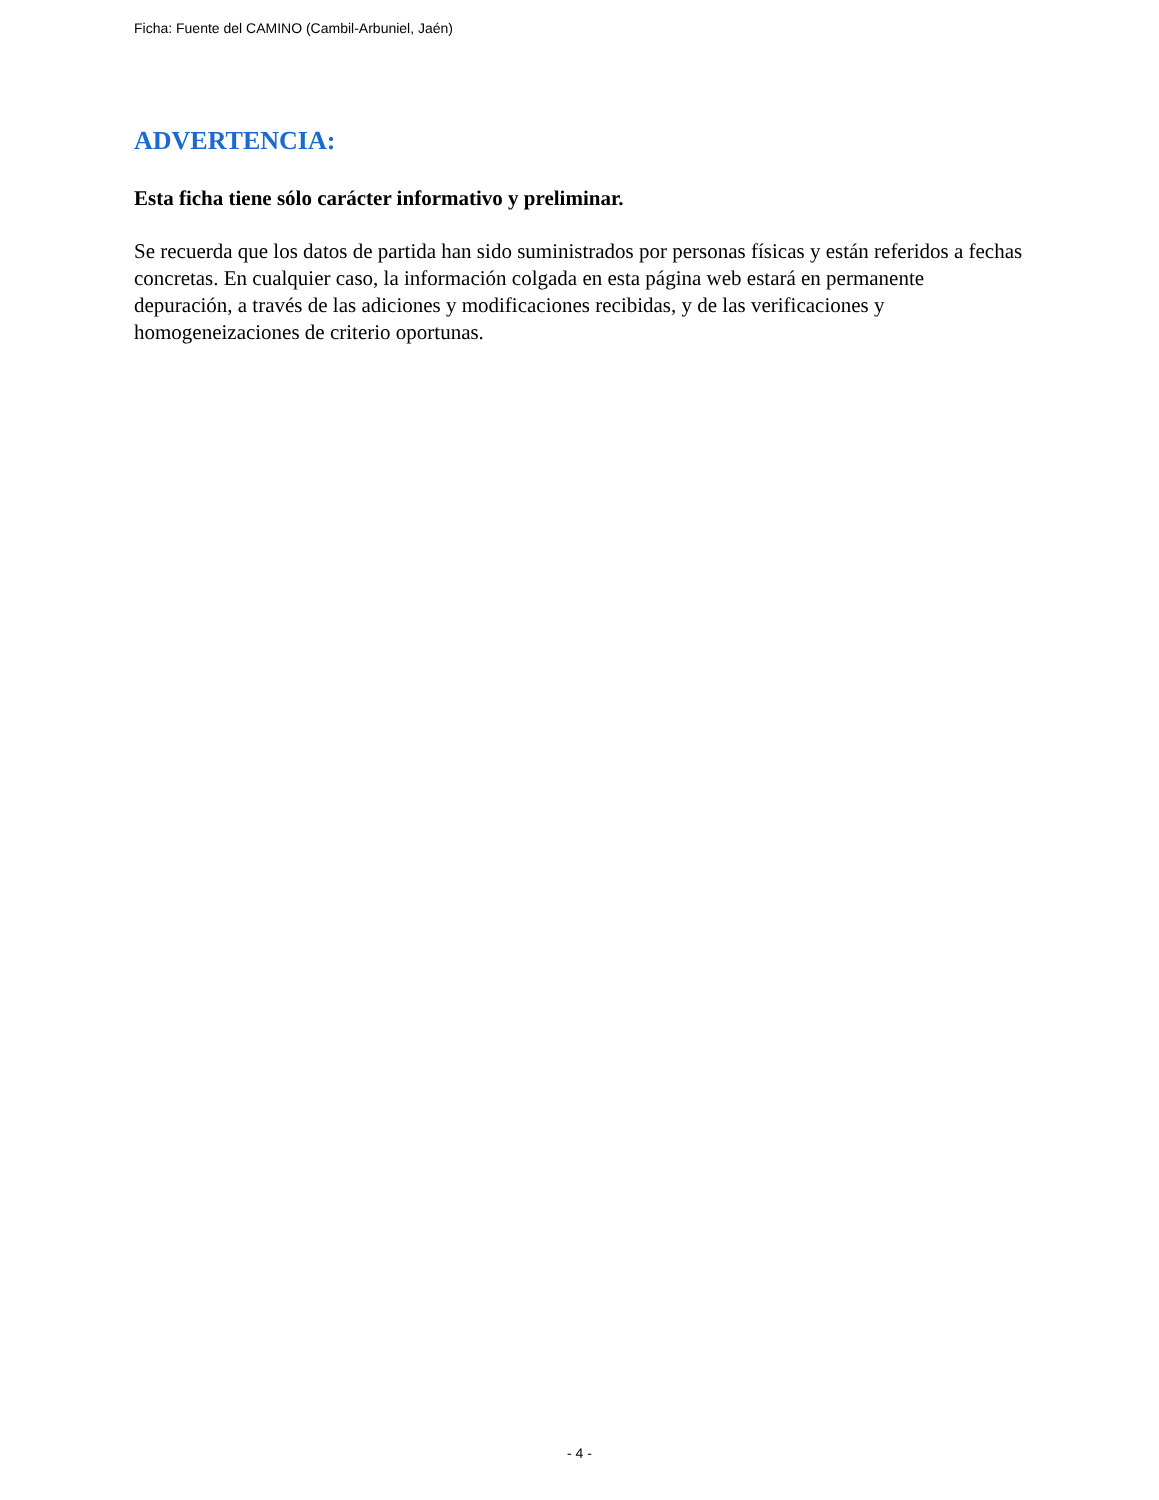Ficha: Fuente del CAMINO (Cambil-Arbuniel, Jaén)
ADVERTENCIA:
Esta ficha tiene sólo carácter informativo y preliminar.
Se recuerda que los datos de partida han sido suministrados por personas físicas y están referidos a fechas concretas. En cualquier caso, la información colgada en esta página web estará en permanente depuración, a través de las adiciones y modificaciones recibidas, y de las verificaciones y homogeneizaciones de criterio oportunas.
- 4 -